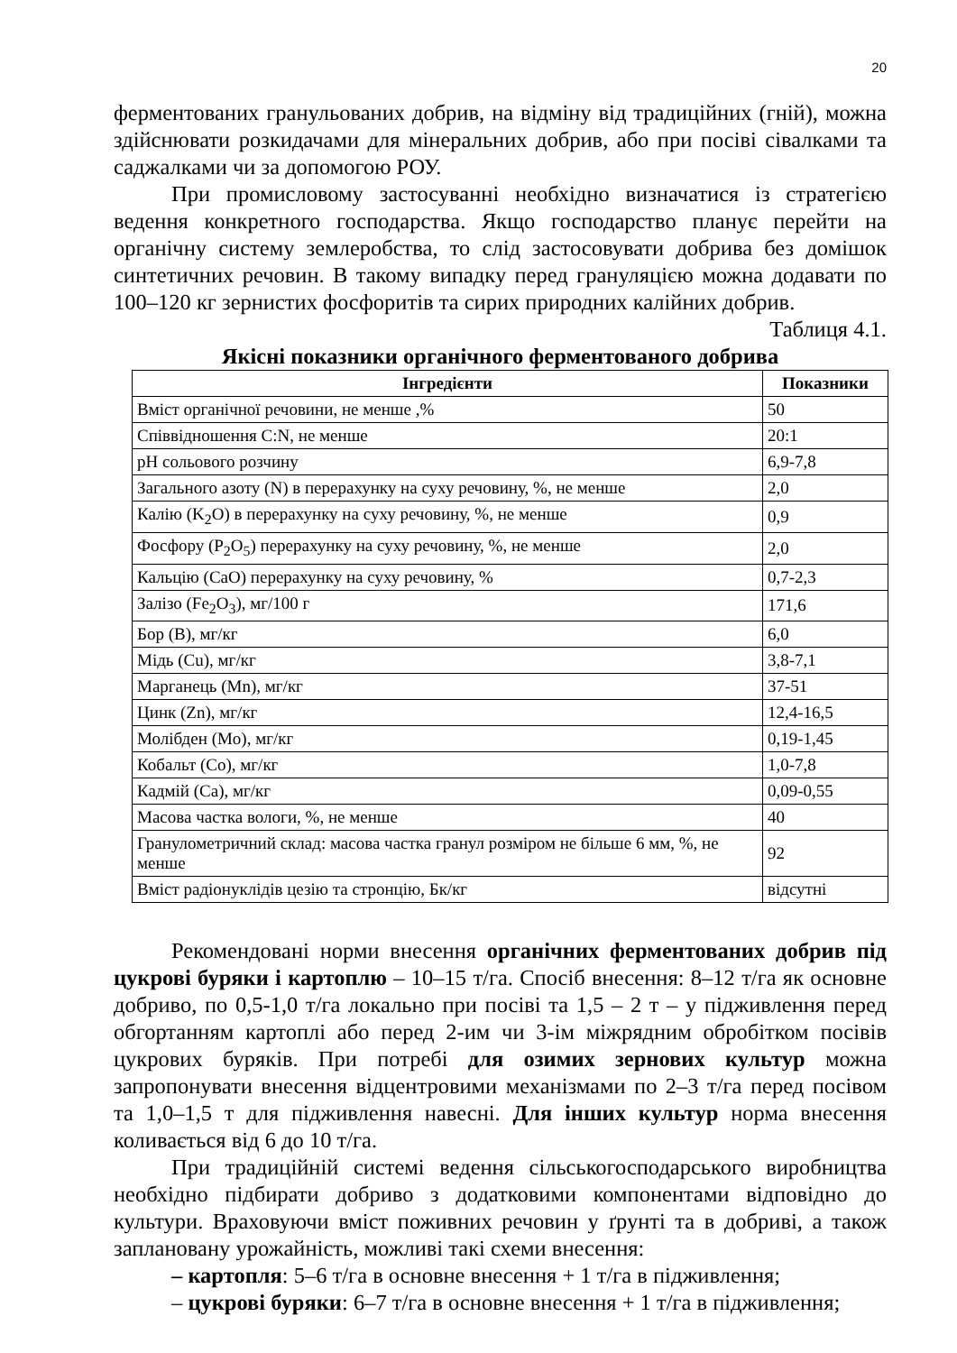20
ферментованих гранульованих добрив, на відміну від традиційних (гній), можна здійснювати розкидачами для мінеральних добрив, або при посіві сівалками та саджалками чи за допомогою РОУ.
При промисловому застосуванні необхідно визначатися із стратегією ведення конкретного господарства. Якщо господарство планує перейти на органічну систему землеробства, то слід застосовувати добрива без домішок синтетичних речовин. В такому випадку перед грануляцією можна додавати по 100–120 кг зернистих фосфоритів та сирих природних калійних добрив.
Таблиця 4.1.
Якісні показники органічного ферментованого добрива
| Інгредієнти | Показники |
| --- | --- |
| Вміст органічної речовини, не менше ,% | 50 |
| Співвідношення C:N, не менше | 20:1 |
| pH сольового розчину | 6,9-7,8 |
| Загального азоту (N) в перерахунку на суху речовину, %, не менше | 2,0 |
| Калію (K<sub>2</sub>O) в перерахунку на суху речовину, %, не менше | 0,9 |
| Фосфору (P<sub>2</sub>O<sub>5</sub>) перерахунку на суху речовину, %, не менше | 2,0 |
| Кальцію (CaO) перерахунку на суху речовину, % | 0,7-2,3 |
| Залізо (Fe<sub>2</sub>O<sub>3</sub>), мг/100 г | 171,6 |
| Бор (В), мг/кг | 6,0 |
| Мідь (Cu), мг/кг | 3,8-7,1 |
| Марганець (Mn), мг/кг | 37-51 |
| Цинк (Zn), мг/кг | 12,4-16,5 |
| Молібден (Mo), мг/кг | 0,19-1,45 |
| Кобальт (Co), мг/кг | 1,0-7,8 |
| Кадмій (Ca), мг/кг | 0,09-0,55 |
| Масова частка вологи, %, не менше | 40 |
| Гранулометричний склад: масова частка гранул розміром не більше 6 мм, %, не менше | 92 |
| Вміст радіонуклідів цезію та стронцію, Бк/кг | відсутні |
Рекомендовані норми внесення органічних ферментованих добрив під цукрові буряки і картоплю – 10–15 т/га. Спосіб внесення: 8–12 т/га як основне добриво, по 0,5-1,0 т/га локально при посіві та 1,5 – 2 т – у підживлення перед обгортанням картоплі або перед 2-им чи 3-ім міжрядним обробітком посівів цукрових буряків. При потребі для озимих зернових культур можна запропонувати внесення відцентровими механізмами по 2–3 т/га перед посівом та 1,0–1,5 т для підживлення навесні. Для інших культур норма внесення коливається від 6 до 10 т/га.
При традиційній системі ведення сільськогосподарського виробництва необхідно підбирати добриво з додатковими компонентами відповідно до культури. Враховуючи вміст поживних речовин у ґрунті та в добриві, а також заплановану урожайність, можливі такі схеми внесення:
– картопля: 5–6 т/га в основне внесення + 1 т/га в підживлення;
– цукрові буряки: 6–7 т/га в основне внесення + 1 т/га в підживлення;